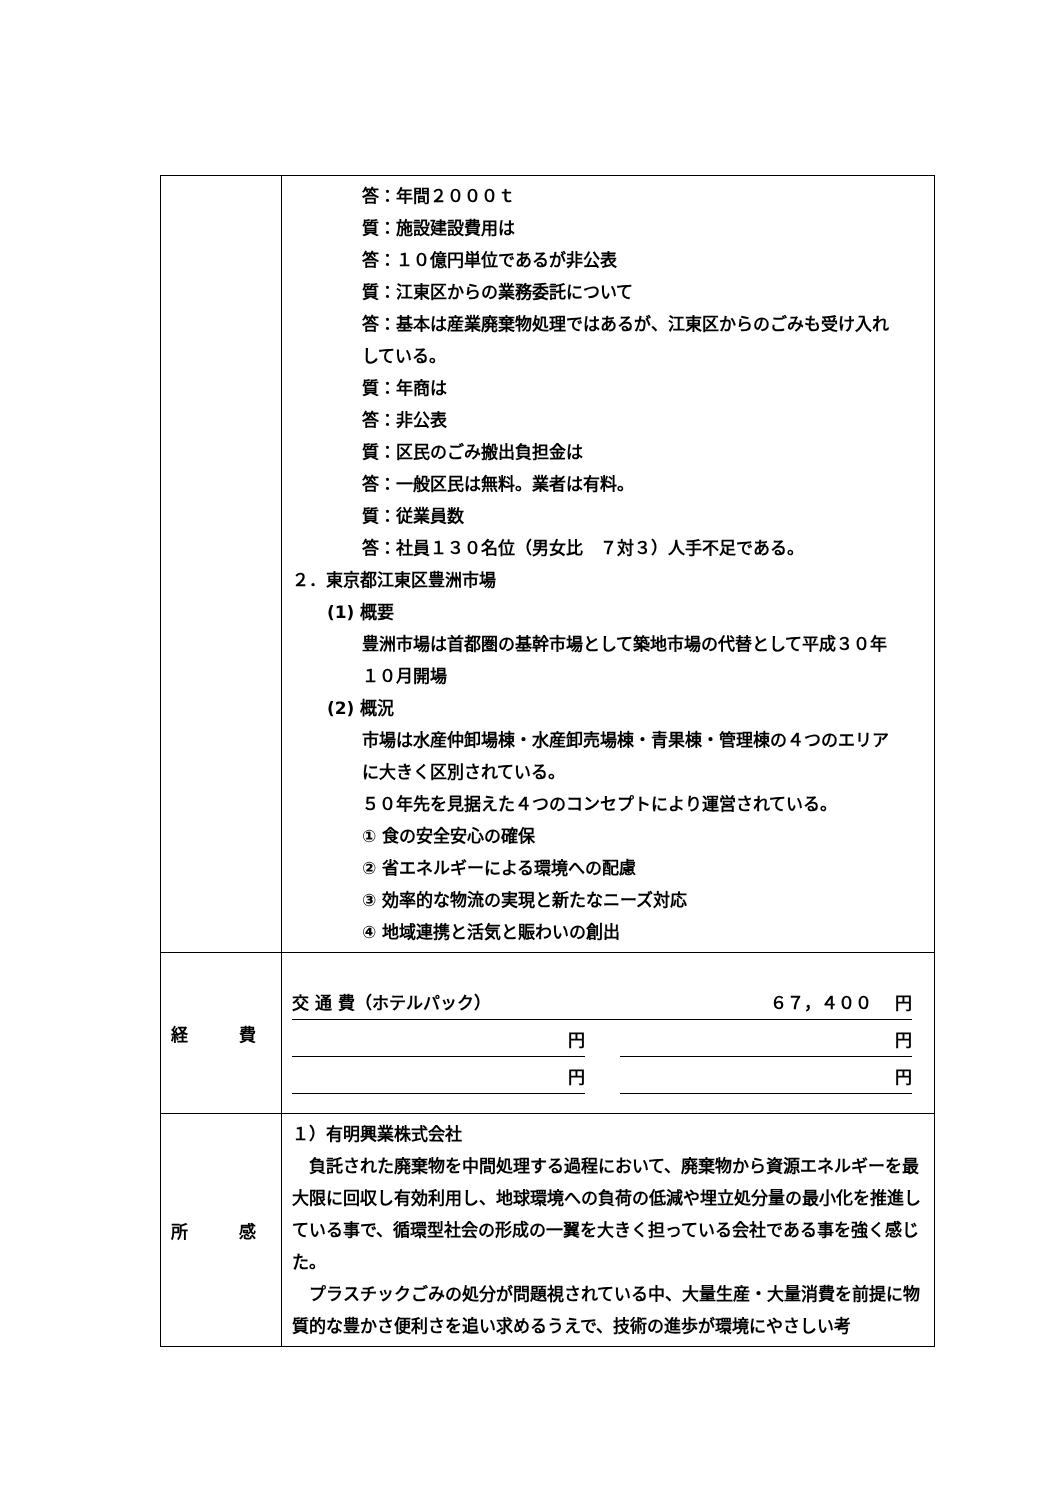| | 答：年間２０００ｔ 質：施設建設費用は 答：１０億円単位であるが非公表 質：江東区からの業務委託について 答：基本は産業廃棄物処理ではあるが、江東区からのごみも受け入れ している。 質：年商は 答：非公表 質：区民のごみ搬出負担金は 答：一般区民は無料。業者は有料。 質：従業員数 答：社員１３０名位（男女比 ７対３）人手不足である。 ２．東京都江東区豊洲市場 (1) 概要 豊洲市場は首都圏の基幹市場として築地市場の代替として平成３０年 １０月開場 (2) 概況 市場は水産仲卸場棟・水産卸売場棟・青果棟・管理棟の４つのエリア に大きく区別されている。 ５０年先を見据えた４つのコンセプトにより運営されている。 ① 食の安全安心の確保 ② 省エネルギーによる環境への配慮 ③ 効率的な物流の実現と新たなニーズ対応 ④ 地域連携と活気と賑わいの創出 |
| 経 費 | 交 通 費（ホテルパック） ６７，４００ 円 円 円 円 円 |
| 所 感 | １）有明興業株式会社 負託された廃棄物を中間処理する過程において、廃棄物から資源エネルギーを最大限に回収し有効利用し、地球環境への負荷の低減や埋立処分量の最小化を推進している事で、循環型社会の形成の一翼を大きく担っている会社である事を強く感じた。 プラスチックごみの処分が問題視されている中、大量生産・大量消費を前提に物質的な豊かさ便利さを追い求めるうえで、技術の進歩が環境にやさしい考 |